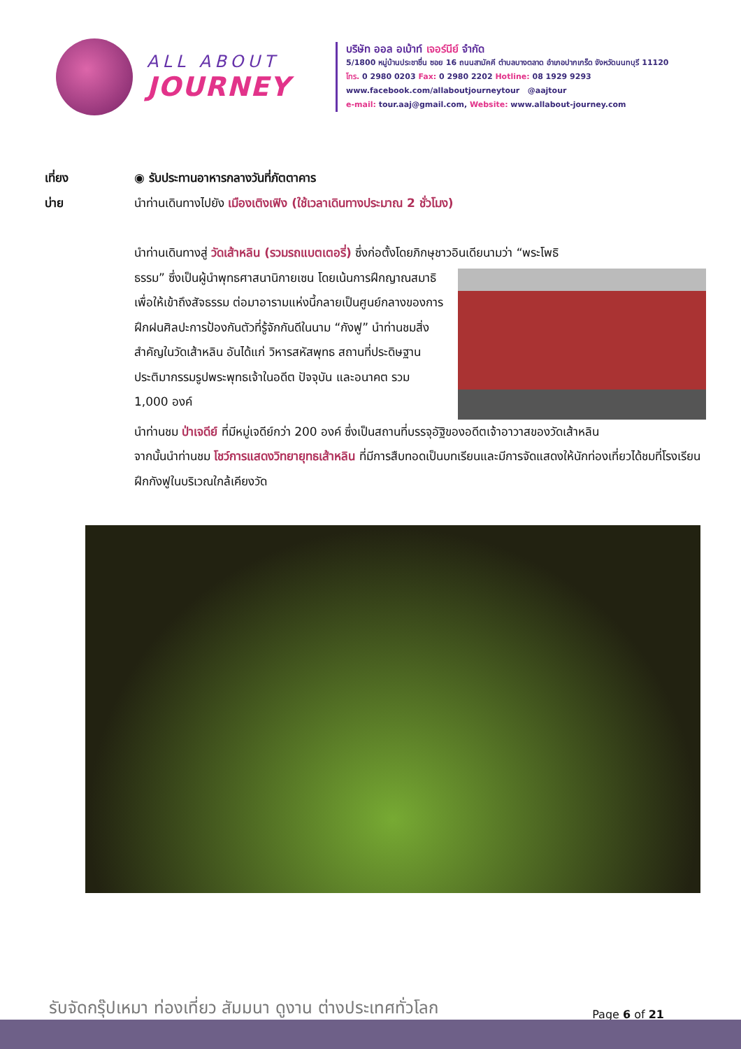ALL ABOUT
JOURNEY
บริษัท ออล อเบ้าท์ เจอร์นีย์ จำกัด
5/1800 หมู่บ้านประชาชื่น ซอย 16 ถนนสามัคคี ตำบลบางตลาด อำเภอปากเกร็ด จังหวัดนนทบุรี 11120
โทร. 0 2980 0203 Fax: 0 2980 2202 Hotline: 08 1929 9293
www.facebook.com/allaboutjourneytour @aajtour
e-mail: tour.aaj@gmail.com, Website: www.allabout-journey.com
เที่ยง ◉ รับประทานอาหารกลางวันที่ภัตตาคาร
บ่าย นำท่านเดินทางไปยัง เมืองเติงเฟิง (ใช้เวลาเดินทางประมาณ 2 ชั่วโมง)
นำท่านเดินทางสู่ วัดเส้าหลิน (รวมรถแบตเตอรี่) ซึ่งก่อตั้งโดยภิกษุชาวอินเดียนามว่า “พระโพธิ
ธรรม” ซึ่งเป็นผู้นำพุทธศาสนานิกายเซน โดยเน้นการฝึกญาณสมาธิเพื่อให้เข้าถึงสัจธรรม ต่อมาอารามแห่งนี้กลายเป็นศูนย์กลางของการฝึกฝนศิลปะการป้องกันตัวที่รู้จักกันดีในนาม “กังฟู” นำท่านชมสิ่งสำคัญในวัดเส้าหลิน อันได้แก่ วิหารสหัสพุทธ สถานที่ประดิษฐานประติมากรรมรูปพระพุทธเจ้าในอดีต ปัจจุบัน และอนาคต รวม 1,000 องค์
นำท่านชม ป่าเจดีย์ ที่มีหมู่เจดีย์กว่า 200 องค์ ซึ่งเป็นสถานที่บรรจุอัฐิของอดีตเจ้าอาวาสของวัดเส้าหลิน
จากนั้นนำท่านชม โชว์การแสดงวิทยายุทธเส้าหลิน ที่มีการสืบทอดเป็นบทเรียนและมีการจัดแสดงให้นักท่องเที่ยวได้ชมที่โรงเรียนฝึกกังฟูในบริเวณใกล้เคียงวัด
รับจัดกรุ๊ปเหมา ท่องเที่ยว สัมมนา ดูงาน ต่างประเทศทั่วโลก
Page 6 of 21